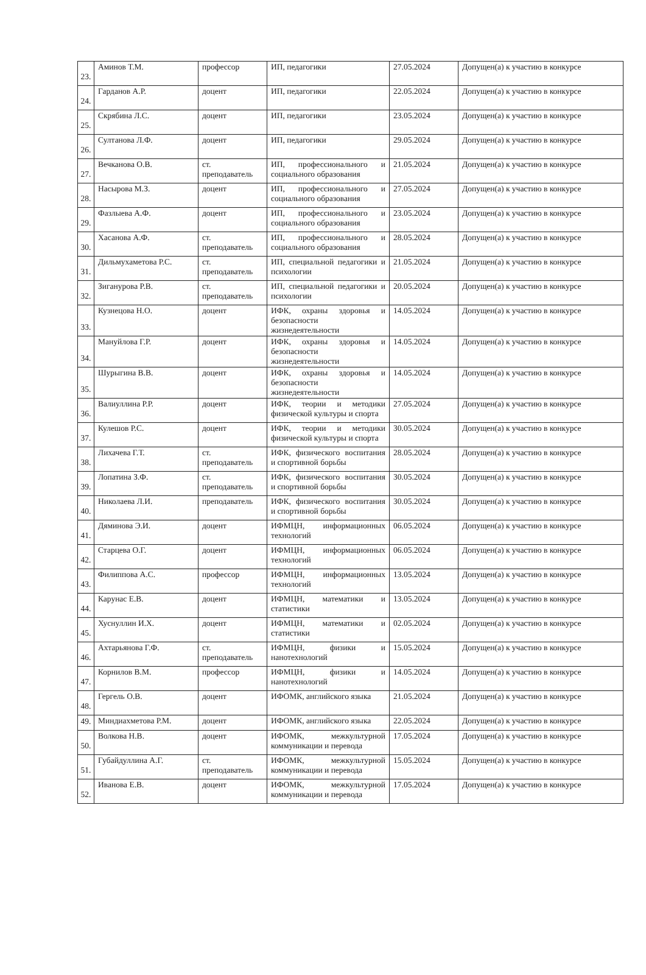| 23. | Аминов Т.М. | профессор | ИП, педагогики | 27.05.2024 | Допущен(а) к участию в конкурсе |
| 24. | Гарданов А.Р. | доцент | ИП, педагогики | 22.05.2024 | Допущен(а) к участию в конкурсе |
| 25. | Скрябина Л.С. | доцент | ИП, педагогики | 23.05.2024 | Допущен(а) к участию в конкурсе |
| 26. | Султанова Л.Ф. | доцент | ИП, педагогики | 29.05.2024 | Допущен(а) к участию в конкурсе |
| 27. | Вечканова О.В. | ст. преподаватель | ИП, профессионального и социального образования | 21.05.2024 | Допущен(а) к участию в конкурсе |
| 28. | Насырова М.З. | доцент | ИП, профессионального и социального образования | 27.05.2024 | Допущен(а) к участию в конкурсе |
| 29. | Фазлыева А.Ф. | доцент | ИП, профессионального и социального образования | 23.05.2024 | Допущен(а) к участию в конкурсе |
| 30. | Хасанова А.Ф. | ст. преподаватель | ИП, профессионального и социального образования | 28.05.2024 | Допущен(а) к участию в конкурсе |
| 31. | Дильмухаметова Р.С. | ст. преподаватель | ИП, специальной педагогики и психологии | 21.05.2024 | Допущен(а) к участию в конкурсе |
| 32. | Зиганурова Р.В. | ст. преподаватель | ИП, специальной педагогики и психологии | 20.05.2024 | Допущен(а) к участию в конкурсе |
| 33. | Кузнецова Н.О. | доцент | ИФК, охраны здоровья и безопасности жизнедеятельности | 14.05.2024 | Допущен(а) к участию в конкурсе |
| 34. | Мануйлова Г.Р. | доцент | ИФК, охраны здоровья и безопасности жизнедеятельности | 14.05.2024 | Допущен(а) к участию в конкурсе |
| 35. | Шурыгина В.В. | доцент | ИФК, охраны здоровья и безопасности жизнедеятельности | 14.05.2024 | Допущен(а) к участию в конкурсе |
| 36. | Валиуллина Р.Р. | доцент | ИФК, теории и методики физической культуры и спорта | 27.05.2024 | Допущен(а) к участию в конкурсе |
| 37. | Кулешов Р.С. | доцент | ИФК, теории и методики физической культуры и спорта | 30.05.2024 | Допущен(а) к участию в конкурсе |
| 38. | Лихачева Г.Т. | ст. преподаватель | ИФК, физического воспитания и спортивной борьбы | 28.05.2024 | Допущен(а) к участию в конкурсе |
| 39. | Лопатина З.Ф. | ст. преподаватель | ИФК, физического воспитания и спортивной борьбы | 30.05.2024 | Допущен(а) к участию в конкурсе |
| 40. | Николаева Л.И. | преподаватель | ИФК, физического воспитания и спортивной борьбы | 30.05.2024 | Допущен(а) к участию в конкурсе |
| 41. | Дяминова Э.И. | доцент | ИФМЦН, информационных технологий | 06.05.2024 | Допущен(а) к участию в конкурсе |
| 42. | Старцева О.Г. | доцент | ИФМЦН, информационных технологий | 06.05.2024 | Допущен(а) к участию в конкурсе |
| 43. | Филиппова А.С. | профессор | ИФМЦН, информационных технологий | 13.05.2024 | Допущен(а) к участию в конкурсе |
| 44. | Карунас Е.В. | доцент | ИФМЦН, математики и статистики | 13.05.2024 | Допущен(а) к участию в конкурсе |
| 45. | Хуснуллин И.Х. | доцент | ИФМЦН, математики и статистики | 02.05.2024 | Допущен(а) к участию в конкурсе |
| 46. | Ахтарьянова Г.Ф. | ст. преподаватель | ИФМЦН, физики и нанотехнологий | 15.05.2024 | Допущен(а) к участию в конкурсе |
| 47. | Корнилов В.М. | профессор | ИФМЦН, физики и нанотехнологий | 14.05.2024 | Допущен(а) к участию в конкурсе |
| 48. | Гергель О.В. | доцент | ИФОМК, английского языка | 21.05.2024 | Допущен(а) к участию в конкурсе |
| 49. | Миндиахметова Р.М. | доцент | ИФОМК, английского языка | 22.05.2024 | Допущен(а) к участию в конкурсе |
| 50. | Волкова Н.В. | доцент | ИФОМК, межкультурной коммуникации и перевода | 17.05.2024 | Допущен(а) к участию в конкурсе |
| 51. | Губайдуллина А.Г. | ст. преподаватель | ИФОМК, межкультурной коммуникации и перевода | 15.05.2024 | Допущен(а) к участию в конкурсе |
| 52. | Иванова Е.В. | доцент | ИФОМК, межкультурной коммуникации и перевода | 17.05.2024 | Допущен(а) к участию в конкурсе |